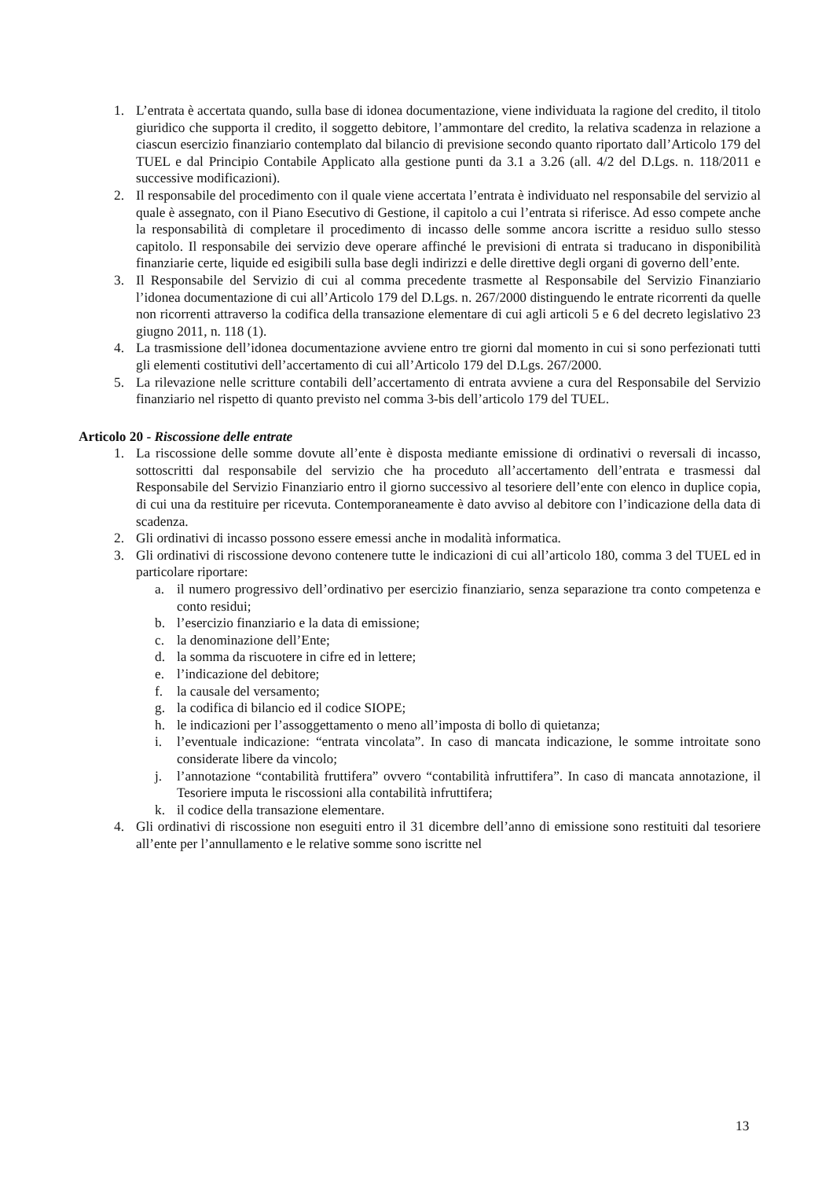1. L’entrata è accertata quando, sulla base di idonea documentazione, viene individuata la ragione del credito, il titolo giuridico che supporta il credito, il soggetto debitore, l’ammontare del credito, la relativa scadenza in relazione a ciascun esercizio finanziario contemplato dal bilancio di previsione secondo quanto riportato dall’Articolo 179 del TUEL e dal Principio Contabile Applicato alla gestione punti da 3.1 a 3.26 (all. 4/2 del D.Lgs. n. 118/2011 e successive modificazioni).
2. Il responsabile del procedimento con il quale viene accertata l’entrata è individuato nel responsabile del servizio al quale è assegnato, con il Piano Esecutivo di Gestione, il capitolo a cui l’entrata si riferisce. Ad esso compete anche la responsabilità di completare il procedimento di incasso delle somme ancora iscritte a residuo sullo stesso capitolo. Il responsabile dei servizio deve operare affinché le previsioni di entrata si traducano in disponibilità finanziarie certe, liquide ed esigibili sulla base degli indirizzi e delle direttive degli organi di governo dell’ente.
3. Il Responsabile del Servizio di cui al comma precedente trasmette al Responsabile del Servizio Finanziario l’idonea documentazione di cui all’Articolo 179 del D.Lgs. n. 267/2000 distinguendo le entrate ricorrenti da quelle non ricorrenti attraverso la codifica della transazione elementare di cui agli articoli 5 e 6 del decreto legislativo 23 giugno 2011, n. 118 (1).
4. La trasmissione dell’idonea documentazione avviene entro tre giorni dal momento in cui si sono perfezionati tutti gli elementi costitutivi dell’accertamento di cui all’Articolo 179 del D.Lgs. 267/2000.
5. La rilevazione nelle scritture contabili dell’accertamento di entrata avviene a cura del Responsabile del Servizio finanziario nel rispetto di quanto previsto nel comma 3-bis dell’articolo 179 del TUEL.
Articolo 20 - Riscossione delle entrate
1. La riscossione delle somme dovute all’ente è disposta mediante emissione di ordinativi o reversali di incasso, sottoscritti dal responsabile del servizio che ha proceduto all’accertamento dell’entrata e trasmessi dal Responsabile del Servizio Finanziario entro il giorno successivo al tesoriere dell’ente con elenco in duplice copia, di cui una da restituire per ricevuta. Contemporaneamente è dato avviso al debitore con l’indicazione della data di scadenza.
2. Gli ordinativi di incasso possono essere emessi anche in modalità informatica.
3. Gli ordinativi di riscossione devono contenere tutte le indicazioni di cui all’articolo 180, comma 3 del TUEL ed in particolare riportare:
a. il numero progressivo dell’ordinativo per esercizio finanziario, senza separazione tra conto competenza e conto residui;
b. l’esercizio finanziario e la data di emissione;
c. la denominazione dell’Ente;
d. la somma da riscuotere in cifre ed in lettere;
e. l’indicazione del debitore;
f. la causale del versamento;
g. la codifica di bilancio ed il codice SIOPE;
h. le indicazioni per l’assoggettamento o meno all’imposta di bollo di quietanza;
i. l’eventuale indicazione: “entrata vincolata”. In caso di mancata indicazione, le somme introitate sono considerate libere da vincolo;
j. l’annotazione “contabilità fruttifera” ovvero “contabilità infruttifera”. In caso di mancata annotazione, il Tesoriere imputa le riscossioni alla contabilità infruttifera;
k. il codice della transazione elementare.
4. Gli ordinativi di riscossione non eseguiti entro il 31 dicembre dell’anno di emissione sono restituiti dal tesoriere all’ente per l’annullamento e le relative somme sono iscritte nel
13